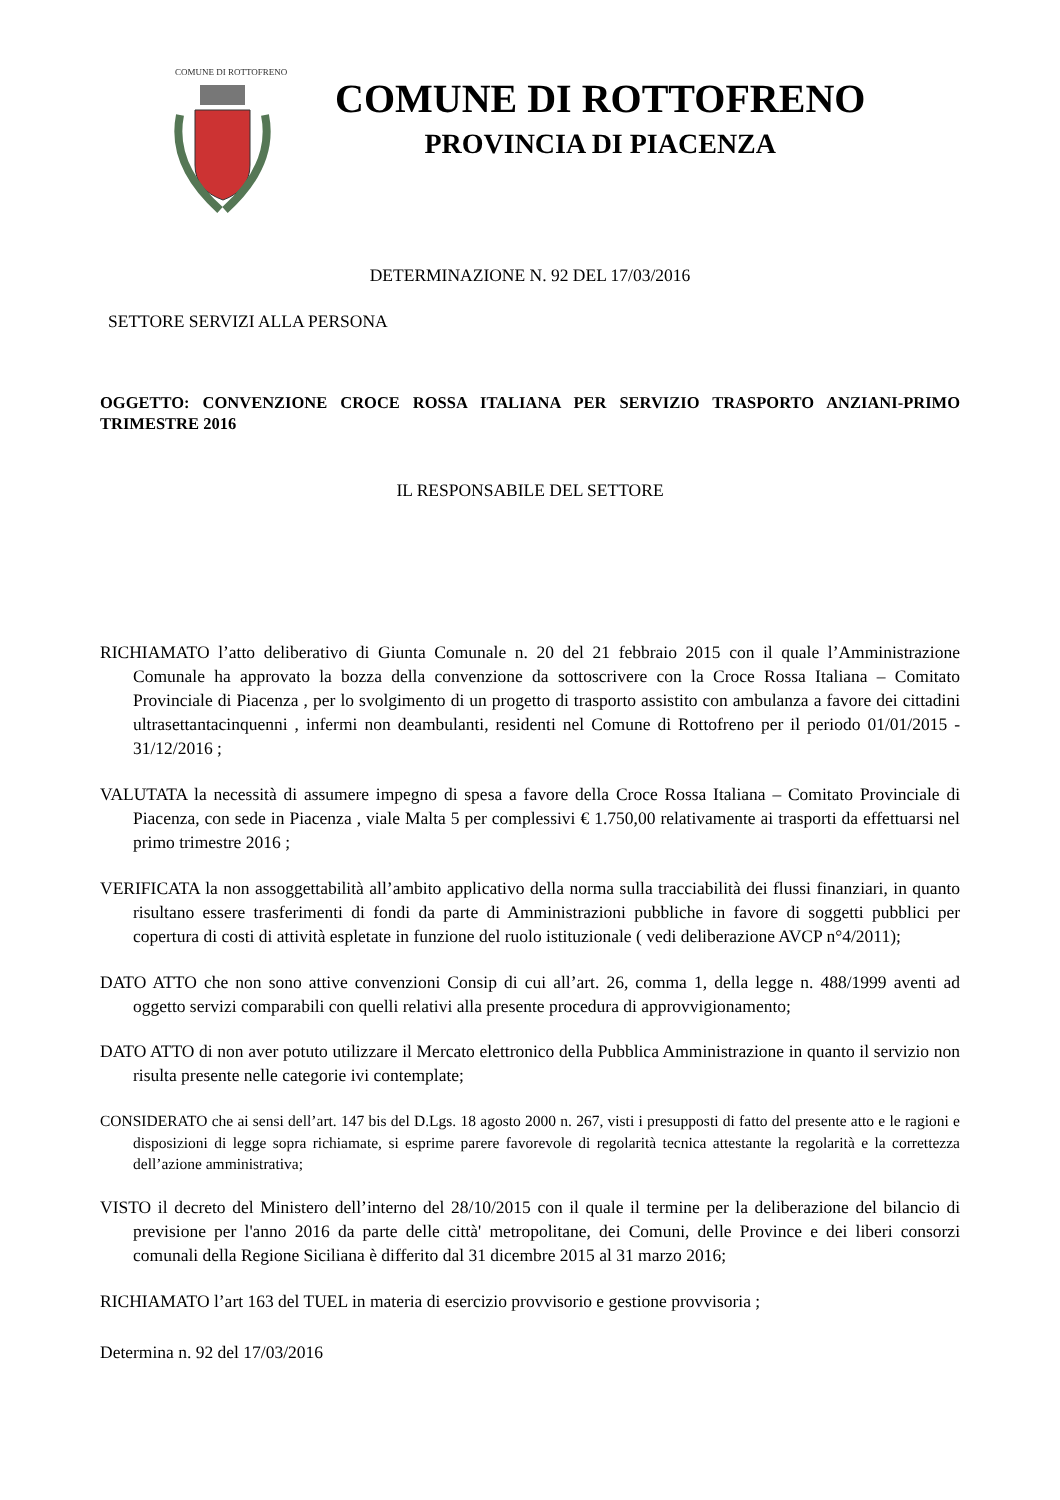COMUNE DI ROTTOFRENO
COMUNE DI ROTTOFRENO
PROVINCIA DI PIACENZA
DETERMINAZIONE N. 92 DEL 17/03/2016
SETTORE SERVIZI ALLA PERSONA
OGGETTO: CONVENZIONE CROCE ROSSA ITALIANA PER SERVIZIO TRASPORTO ANZIANI-PRIMO TRIMESTRE 2016
IL RESPONSABILE DEL SETTORE
RICHIAMATO l’atto deliberativo di Giunta Comunale n. 20 del 21 febbraio 2015 con il quale l’Amministrazione Comunale ha approvato la bozza della convenzione da sottoscrivere con la Croce Rossa Italiana – Comitato Provinciale di Piacenza , per lo svolgimento di un progetto di trasporto assistito con ambulanza a favore dei cittadini ultrasettantacinquenni , infermi non deambulanti, residenti nel Comune di Rottofreno per il periodo 01/01/2015 - 31/12/2016 ;
VALUTATA la necessità di assumere impegno di spesa a favore della Croce Rossa Italiana – Comitato Provinciale di Piacenza, con sede in Piacenza , viale Malta 5 per complessivi € 1.750,00 relativamente ai trasporti da effettuarsi nel primo trimestre 2016 ;
VERIFICATA la non assoggettabilità all’ambito applicativo della norma sulla tracciabilità dei flussi finanziari, in quanto risultano essere trasferimenti di fondi da parte di Amministrazioni pubbliche in favore di soggetti pubblici per copertura di costi di attività espletate in funzione del ruolo istituzionale ( vedi deliberazione AVCP n°4/2011);
DATO ATTO che non sono attive convenzioni Consip di cui all’art. 26, comma 1, della legge n. 488/1999 aventi ad oggetto servizi comparabili con quelli relativi alla presente procedura di approvvigionamento;
DATO ATTO di non aver potuto utilizzare il Mercato elettronico della Pubblica Amministrazione in quanto il servizio non risulta presente nelle categorie ivi contemplate;
CONSIDERATO che ai sensi dell’art. 147 bis del D.Lgs. 18 agosto 2000 n. 267, visti i presupposti di fatto del presente atto e le ragioni e disposizioni di legge sopra richiamate, si esprime parere favorevole di regolarità tecnica attestante la regolarità e la correttezza dell’azione amministrativa;
VISTO il decreto del Ministero dell’interno del 28/10/2015 con il quale il termine per la deliberazione del bilancio di previsione per l'anno 2016 da parte delle città' metropolitane, dei Comuni, delle Province e dei liberi consorzi comunali della Regione Siciliana è differito dal 31 dicembre 2015 al 31 marzo 2016;
RICHIAMATO l’art 163 del TUEL in materia di esercizio provvisorio e gestione provvisoria ;
Determina n. 92 del 17/03/2016